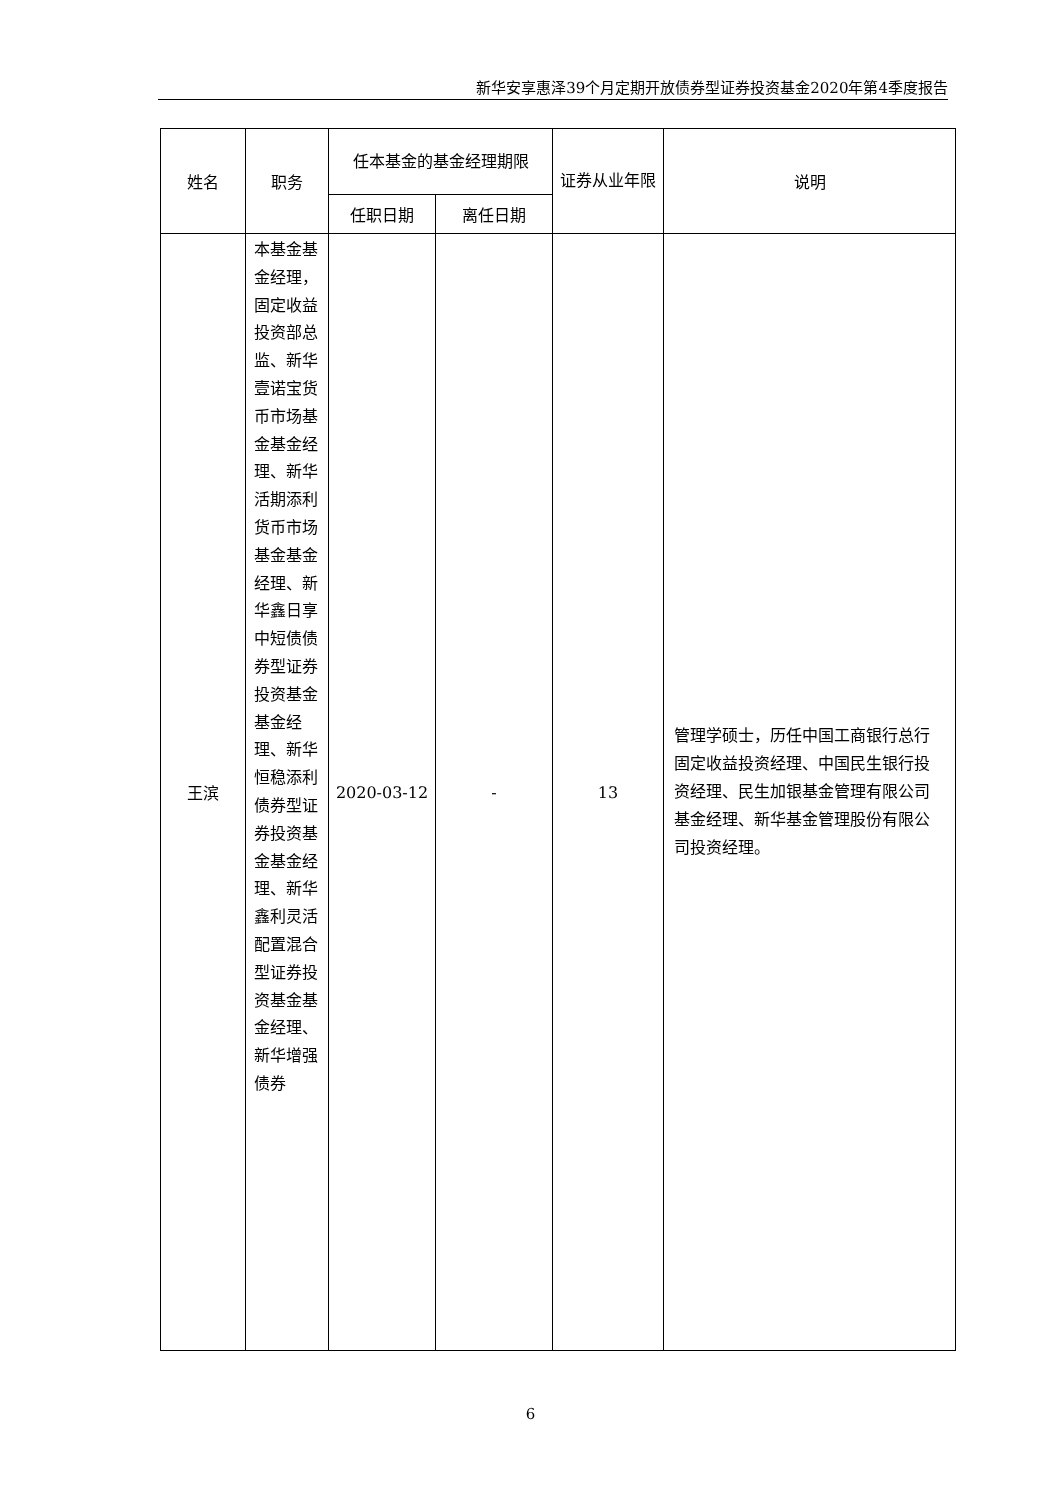新华安享惠泽39个月定期开放债券型证券投资基金2020年第4季度报告
| 姓名 | 职务 | 任本基金的基金经理期限 | | 证券从业年限 | 说明 |
| --- | --- | --- | --- | --- | --- |
| | | 任职日期 | 离任日期 | | |
| 王滨 | 本基金基金经理，固定收益投资部总监、新华壹诺宝货币市场基金基金经理、新华活期添利货币市场基金基金经理、新华鑫日享中短债债券型证券投资基金基金经理、新华恒稳添利债券型证券投资基金基金经理、新华鑫利灵活配置混合型证券投资基金基金经理、新华增强债券 | 2020-03-12 | - | 13 | 管理学硕士，历任中国工商银行总行固定收益投资经理、中国民生银行投资经理、民生加银基金管理有限公司基金经理、新华基金管理股份有限公司投资经理。 |
6